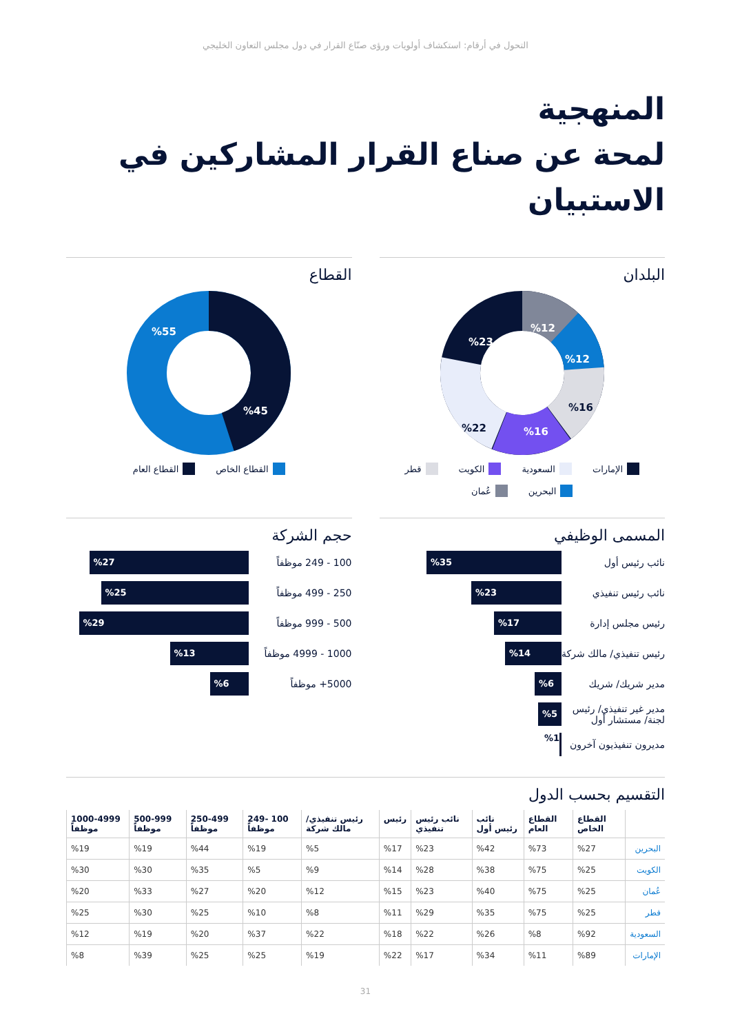التحول في أرقام: استكشاف أولويات ورؤى صنّاع القرار في دول مجلس التعاون الخليجي
المنهجية
لمحة عن صناع القرار المشاركين في الاستبيان
البلدان
%12
%12
%16
%16
%22
%23
الإمارات السعودية الكويت قطر البحرين عُمان
القطاع
%55
%45
القطاع الخاص القطاع العام
المسمى الوظيفي
نائب رئيس أول
%35
نائب رئيس تنفيذي
%23
رئيس مجلس إدارة
%17
رئيس تنفيذي/ مالك شركة
%14
مدير شريك/ شريك
%6
مدير غير تنفيذي/ رئيس لجنة/ مستشار أول
%5
مديرون تنفيذيون آخرون
%1
حجم الشركة
100 - 249 موظفاً
%27
250 - 499 موظفاً
%25
500 - 999 موظفاً
%29
1000 - 4999 موظفاً
%13
5000+ موظفاً
%6
التقسيم بحسب الدول
| | القطاع الخاص | القطاع العام | نائب رئيس أول | نائب رئيس تنفيذي | رئيس | رئيس تنفيذي/ مالك شركة | 100 -249 موظفاً | 250-499 موظفاً | 500-999 موظفاً | 1000-4999 موظفاً |
| --- | --- | --- | --- | --- | --- | --- | --- | --- | --- | --- |
| البحرين | %27 | %73 | %42 | %23 | %17 | %5 | %19 | %44 | %19 | %19 |
| الكويت | %25 | %75 | %38 | %28 | %14 | %9 | %5 | %35 | %30 | %30 |
| عُمان | %25 | %75 | %40 | %23 | %15 | %12 | %20 | %27 | %33 | %20 |
| قطر | %25 | %75 | %35 | %29 | %11 | %8 | %10 | %25 | %30 | %25 |
| السعودية | %92 | %8 | %26 | %22 | %18 | %22 | %37 | %20 | %19 | %12 |
| الإمارات | %89 | %11 | %34 | %17 | %22 | %19 | %25 | %25 | %39 | %8 |
31